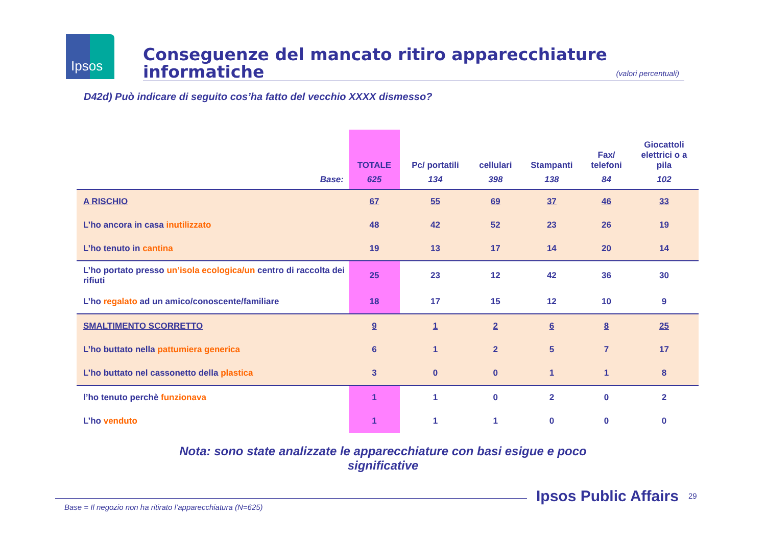Ipsos
Conseguenze del mancato ritiro apparecchiature informatiche
(valori percentuali)
D42d) Può indicare di seguito cos’ha fatto del vecchio XXXX dismesso?
| | TOTALE | Pc/ portatili | cellulari | Stampanti | Fax/ telefoni | Giocattoli elettrici o a pila |
| --- | --- | --- | --- | --- | --- | --- |
| Base: | 625 | 134 | 398 | 138 | 84 | 102 |
| A RISCHIO | 67 | 55 | 69 | 37 | 46 | 33 |
| L’ho ancora in casa inutilizzato | 48 | 42 | 52 | 23 | 26 | 19 |
| L’ho tenuto in cantina | 19 | 13 | 17 | 14 | 20 | 14 |
| L’ho portato presso un’isola ecologica/un centro di raccolta dei rifiuti | 25 | 23 | 12 | 42 | 36 | 30 |
| L’ho regalato ad un amico/conoscente/familiare | 18 | 17 | 15 | 12 | 10 | 9 |
| SMALTIMENTO SCORRETTO | 9 | 1 | 2 | 6 | 8 | 25 |
| L’ho buttato nella pattumiera generica | 6 | 1 | 2 | 5 | 7 | 17 |
| L’ho buttato nel cassonetto della plastica | 3 | 0 | 0 | 1 | 1 | 8 |
| l’ho tenuto perchè funzionava | 1 | 1 | 0 | 2 | 0 | 2 |
| L’ho venduto | 1 | 1 | 1 | 0 | 0 | 0 |
Nota: sono state analizzate le apparecchiature con basi esigue e poco significative
Base = Il negozio non ha ritirato l’apparecchiatura (N=625)
Ipsos Public Affairs 29